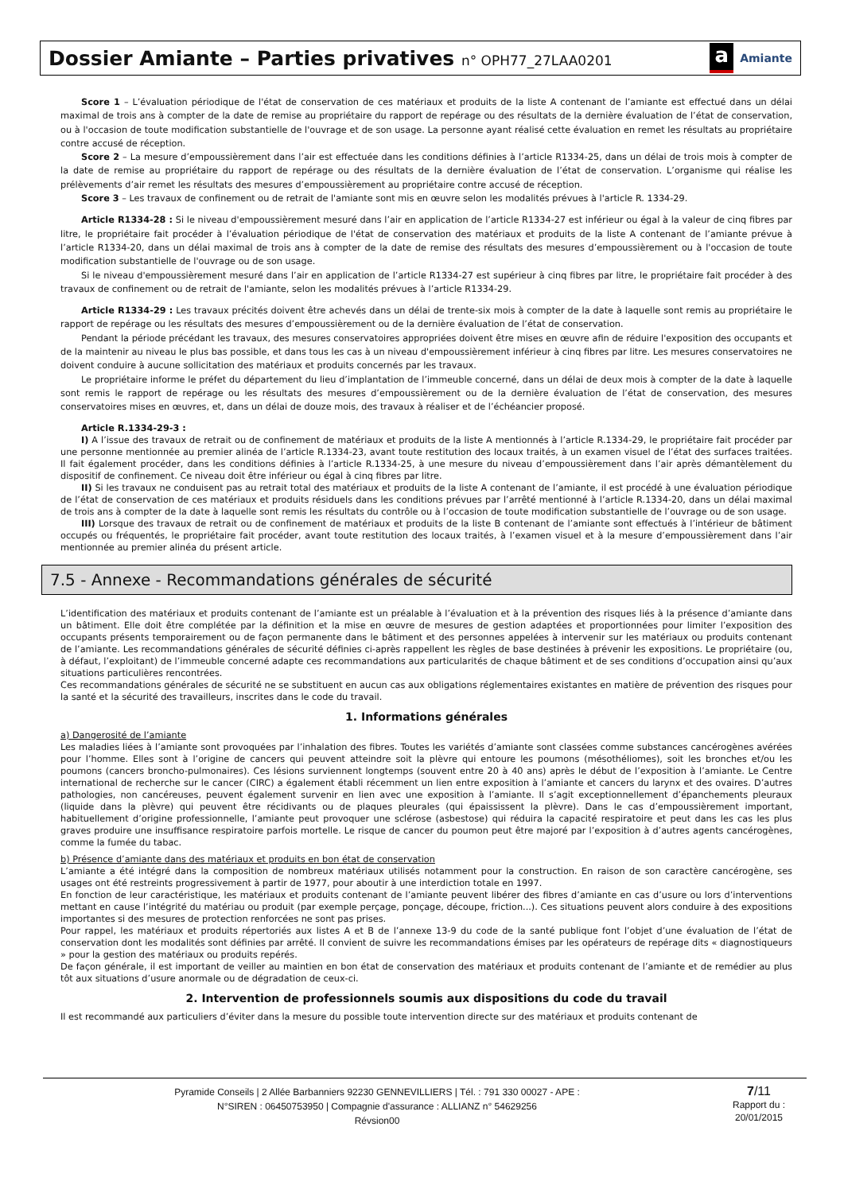Dossier Amiante – Parties privatives n° OPH77_27LAA0201
a Amiante
Score 1 – L’évaluation périodique de l'état de conservation de ces matériaux et produits de la liste A contenant de l’amiante est effectué dans un délai maximal de trois ans à compter de la date de remise au propriétaire du rapport de repérage ou des résultats de la dernière évaluation de l’état de conservation, ou à l'occasion de toute modification substantielle de l'ouvrage et de son usage. La personne ayant réalisé cette évaluation en remet les résultats au propriétaire contre accusé de réception.
Score 2 – La mesure d’empoussièrement dans l’air est effectuée dans les conditions définies à l’article R1334-25, dans un délai de trois mois à compter de la date de remise au propriétaire du rapport de repérage ou des résultats de la dernière évaluation de l’état de conservation. L’organisme qui réalise les prélèvements d’air remet les résultats des mesures d’empoussièrement au propriétaire contre accusé de réception.
Score 3 – Les travaux de confinement ou de retrait de l'amiante sont mis en œuvre selon les modalités prévues à l'article R. 1334-29.
Article R1334-28 : Si le niveau d'empoussièrement mesuré dans l’air en application de l’article R1334-27 est inférieur ou égal à la valeur de cinq fibres par litre, le propriétaire fait procéder à l’évaluation périodique de l'état de conservation des matériaux et produits de la liste A contenant de l’amiante prévue à l’article R1334-20, dans un délai maximal de trois ans à compter de la date de remise des résultats des mesures d’empoussièrement ou à l'occasion de toute modification substantielle de l'ouvrage ou de son usage.
Si le niveau d'empoussièrement mesuré dans l’air en application de l’article R1334-27 est supérieur à cinq fibres par litre, le propriétaire fait procéder à des travaux de confinement ou de retrait de l'amiante, selon les modalités prévues à l’article R1334-29.
Article R1334-29 : Les travaux précités doivent être achevés dans un délai de trente-six mois à compter de la date à laquelle sont remis au propriétaire le rapport de repérage ou les résultats des mesures d’empoussièrement ou de la dernière évaluation de l’état de conservation.
Pendant la période précédant les travaux, des mesures conservatoires appropriées doivent être mises en œuvre afin de réduire l'exposition des occupants et de la maintenir au niveau le plus bas possible, et dans tous les cas à un niveau d'empoussièrement inférieur à cinq fibres par litre. Les mesures conservatoires ne doivent conduire à aucune sollicitation des matériaux et produits concernés par les travaux.
Le propriétaire informe le préfet du département du lieu d’implantation de l’immeuble concerné, dans un délai de deux mois à compter de la date à laquelle sont remis le rapport de repérage ou les résultats des mesures d’empoussièrement ou de la dernière évaluation de l’état de conservation, des mesures conservatoires mises en œuvres, et, dans un délai de douze mois, des travaux à réaliser et de l’échéancier proposé.
Article R.1334-29-3 :
I) A l’issue des travaux de retrait ou de confinement de matériaux et produits de la liste A mentionnés à l’article R.1334-29, le propriétaire fait procéder par une personne mentionnée au premier alinéa de l’article R.1334-23, avant toute restitution des locaux traités, à un examen visuel de l’état des surfaces traitées. Il fait également procéder, dans les conditions définies à l’article R.1334-25, à une mesure du niveau d’empoussièrement dans l’air après démantèlement du dispositif de confinement. Ce niveau doit être inférieur ou égal à cinq fibres par litre.
II) Si les travaux ne conduisent pas au retrait total des matériaux et produits de la liste A contenant de l’amiante, il est procédé à une évaluation périodique de l’état de conservation de ces matériaux et produits résiduels dans les conditions prévues par l’arrêté mentionné à l’article R.1334-20, dans un délai maximal de trois ans à compter de la date à laquelle sont remis les résultats du contrôle ou à l’occasion de toute modification substantielle de l’ouvrage ou de son usage.
III) Lorsque des travaux de retrait ou de confinement de matériaux et produits de la liste B contenant de l’amiante sont effectués à l’intérieur de bâtiment occupés ou fréquentés, le propriétaire fait procéder, avant toute restitution des locaux traités, à l’examen visuel et à la mesure d’empoussièrement dans l’air mentionnée au premier alinéa du présent article.
7.5 - Annexe - Recommandations générales de sécurité
L’identification des matériaux et produits contenant de l’amiante est un préalable à l’évaluation et à la prévention des risques liés à la présence d’amiante dans un bâtiment. Elle doit être complétée par la définition et la mise en œuvre de mesures de gestion adaptées et proportionnées pour limiter l’exposition des occupants présents temporairement ou de façon permanente dans le bâtiment et des personnes appelées à intervenir sur les matériaux ou produits contenant de l’amiante. Les recommandations générales de sécurité définies ci-après rappellent les règles de base destinées à prévenir les expositions. Le propriétaire (ou, à défaut, l’exploitant) de l’immeuble concerné adapte ces recommandations aux particularités de chaque bâtiment et de ses conditions d’occupation ainsi qu’aux situations particulières rencontrées.
Ces recommandations générales de sécurité ne se substituent en aucun cas aux obligations réglementaires existantes en matière de prévention des risques pour la santé et la sécurité des travailleurs, inscrites dans le code du travail.
1. Informations générales
a) Dangerosité de l’amiante
Les maladies liées à l’amiante sont provoquées par l’inhalation des fibres. Toutes les variétés d’amiante sont classées comme substances cancérogènes avérées pour l’homme. Elles sont à l’origine de cancers qui peuvent atteindre soit la plèvre qui entoure les poumons (mésothéliomes), soit les bronches et/ou les poumons (cancers broncho-pulmonaires). Ces lésions surviennent longtemps (souvent entre 20 à 40 ans) après le début de l’exposition à l’amiante. Le Centre international de recherche sur le cancer (CIRC) a également établi récemment un lien entre exposition à l’amiante et cancers du larynx et des ovaires. D’autres pathologies, non cancéreuses, peuvent également survenir en lien avec une exposition à l’amiante. Il s’agit exceptionnellement d’épanchements pleuraux (liquide dans la plèvre) qui peuvent être récidivants ou de plaques pleurales (qui épaississent la plèvre). Dans le cas d’empoussièrement important, habituellement d’origine professionnelle, l’amiante peut provoquer une sclérose (asbestose) qui réduira la capacité respiratoire et peut dans les cas les plus graves produire une insuffisance respiratoire parfois mortelle. Le risque de cancer du poumon peut être majoré par l’exposition à d’autres agents cancérogènes, comme la fumée du tabac.
b) Présence d’amiante dans des matériaux et produits en bon état de conservation
L’amiante a été intégré dans la composition de nombreux matériaux utilisés notamment pour la construction. En raison de son caractère cancérogène, ses usages ont été restreints progressivement à partir de 1977, pour aboutir à une interdiction totale en 1997.
En fonction de leur caractéristique, les matériaux et produits contenant de l’amiante peuvent libérer des fibres d’amiante en cas d’usure ou lors d’interventions mettant en cause l’intégrité du matériau ou produit (par exemple perçage, ponçage, découpe, friction...). Ces situations peuvent alors conduire à des expositions importantes si des mesures de protection renforcées ne sont pas prises.
Pour rappel, les matériaux et produits répertoriés aux listes A et B de l’annexe 13-9 du code de la santé publique font l’objet d’une évaluation de l’état de conservation dont les modalités sont définies par arrêté. Il convient de suivre les recommandations émises par les opérateurs de repérage dits « diagnostiqueurs » pour la gestion des matériaux ou produits repérés.
De façon générale, il est important de veiller au maintien en bon état de conservation des matériaux et produits contenant de l’amiante et de remédier au plus tôt aux situations d’usure anormale ou de dégradation de ceux-ci.
2. Intervention de professionnels soumis aux dispositions du code du travail
Il est recommandé aux particuliers d’éviter dans la mesure du possible toute intervention directe sur des matériaux et produits contenant de
Pyramide Conseils | 2 Allée Barbanniers 92230 GENNEVILLIERS | Tél. : 791 330 00027 - APE :
N°SIREN : 06450753950 | Compagnie d'assurance : ALLIANZ n° 54629256
Révsion00
7/11
Rapport du :
20/01/2015